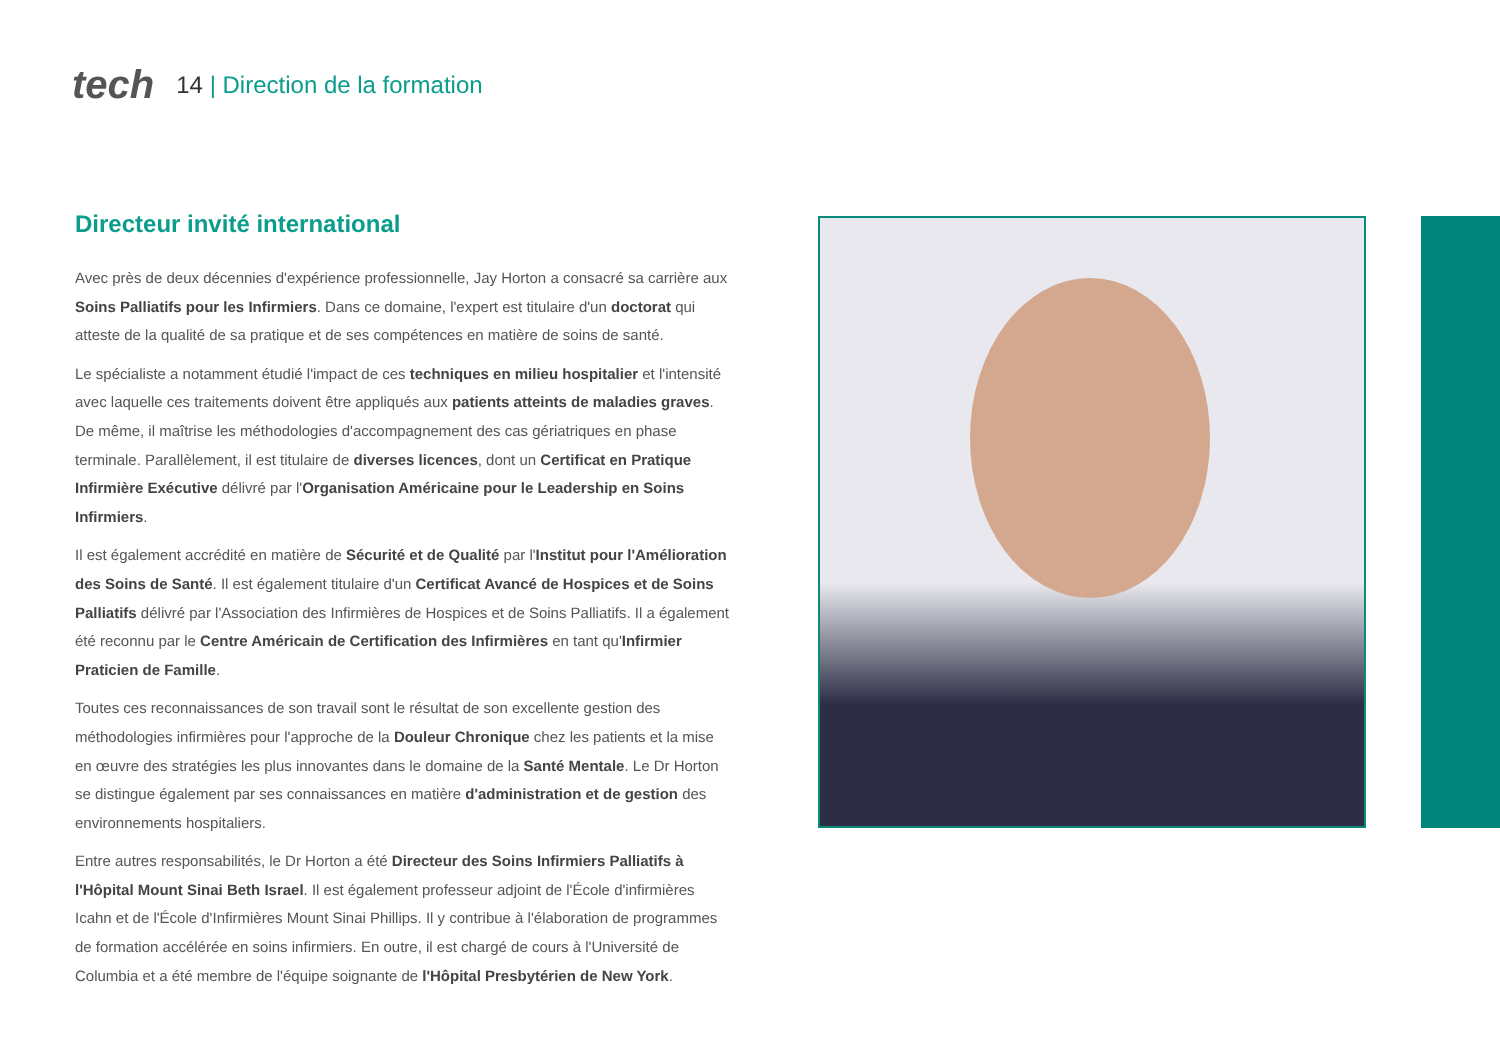tech
14 | Direction de la formation
Directeur invité international
Avec près de deux décennies d'expérience professionnelle, Jay Horton a consacré sa carrière aux Soins Palliatifs pour les Infirmiers. Dans ce domaine, l'expert est titulaire d'un doctorat qui atteste de la qualité de sa pratique et de ses compétences en matière de soins de santé.
Le spécialiste a notamment étudié l'impact de ces techniques en milieu hospitalier et l'intensité avec laquelle ces traitements doivent être appliqués aux patients atteints de maladies graves. De même, il maîtrise les méthodologies d'accompagnement des cas gériatriques en phase terminale. Parallèlement, il est titulaire de diverses licences, dont un Certificat en Pratique Infirmière Exécutive délivré par l'Organisation Américaine pour le Leadership en Soins Infirmiers.
Il est également accrédité en matière de Sécurité et de Qualité par l'Institut pour l'Amélioration des Soins de Santé. Il est également titulaire d'un Certificat Avancé de Hospices et de Soins Palliatifs délivré par l'Association des Infirmières de Hospices et de Soins Palliatifs. Il a également été reconnu par le Centre Américain de Certification des Infirmières en tant qu'Infirmier Praticien de Famille.
Toutes ces reconnaissances de son travail sont le résultat de son excellente gestion des méthodologies infirmières pour l'approche de la Douleur Chronique chez les patients et la mise en œuvre des stratégies les plus innovantes dans le domaine de la Santé Mentale. Le Dr Horton se distingue également par ses connaissances en matière d'administration et de gestion des environnements hospitaliers.
Entre autres responsabilités, le Dr Horton a été Directeur des Soins Infirmiers Palliatifs à l'Hôpital Mount Sinai Beth Israel. Il est également professeur adjoint de l'École d'infirmières Icahn et de l'École d'Infirmières Mount Sinai Phillips. Il y contribue à l'élaboration de programmes de formation accélérée en soins infirmiers. En outre, il est chargé de cours à l'Université de Columbia et a été membre de l'équipe soignante de l'Hôpital Presbytérien de New York.